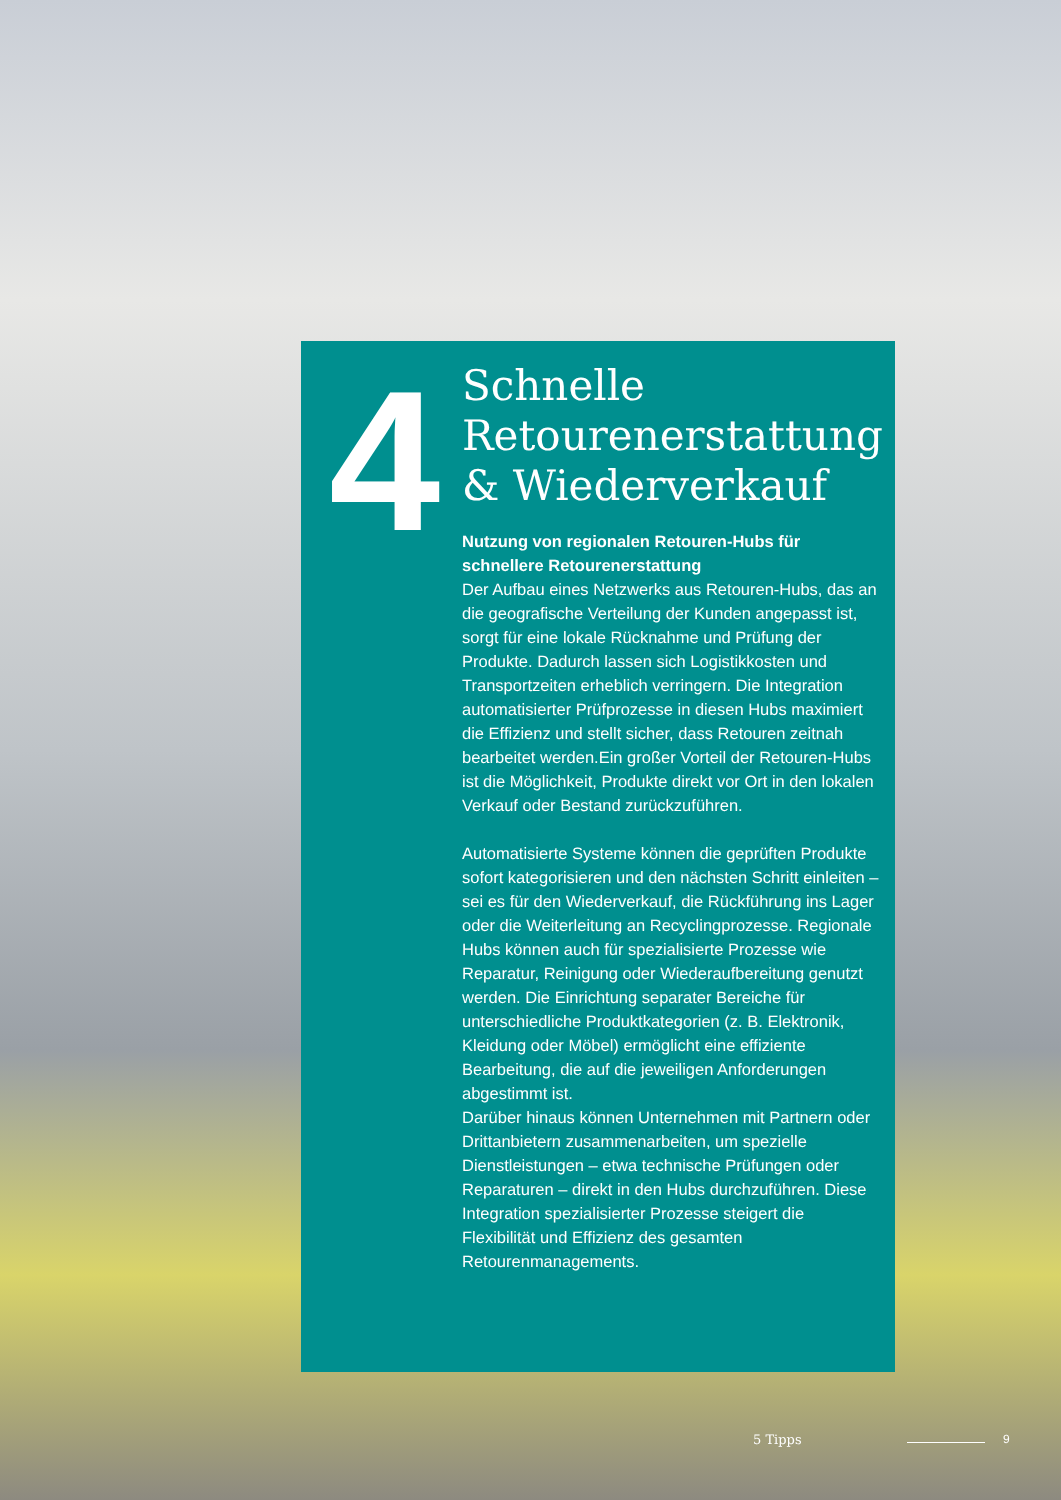4
Schnelle Retourenerstattung & Wiederverkauf
Nutzung von regionalen Retouren-Hubs für schnellere Retourenerstattung
Der Aufbau eines Netzwerks aus Retouren-Hubs, das an die geografische Verteilung der Kunden angepasst ist, sorgt für eine lokale Rücknahme und Prüfung der Produkte. Dadurch lassen sich Logistikkosten und Transportzeiten erheblich verringern. Die Integration automatisierter Prüfprozesse in diesen Hubs maximiert die Effizienz und stellt sicher, dass Retouren zeitnah bearbeitet werden.Ein großer Vorteil der Retouren-Hubs ist die Möglichkeit, Produkte direkt vor Ort in den lokalen Verkauf oder Bestand zurückzuführen.
Automatisierte Systeme können die geprüften Produkte sofort kategorisieren und den nächsten Schritt einleiten – sei es für den Wiederverkauf, die Rückführung ins Lager oder die Weiterleitung an Recyclingprozesse. Regionale Hubs können auch für spezialisierte Prozesse wie Reparatur, Reinigung oder Wiederaufbereitung genutzt werden. Die Einrichtung separater Bereiche für unterschiedliche Produktkategorien (z. B. Elektronik, Kleidung oder Möbel) ermöglicht eine effiziente Bearbeitung, die auf die jeweiligen Anforderungen abgestimmt ist.
Darüber hinaus können Unternehmen mit Partnern oder Drittanbietern zusammenarbeiten, um spezielle Dienstleistungen – etwa technische Prüfungen oder Reparaturen – direkt in den Hubs durchzuführen. Diese Integration spezialisierter Prozesse steigert die Flexibilität und Effizienz des gesamten Retourenmanagements.
5 Tipps 9